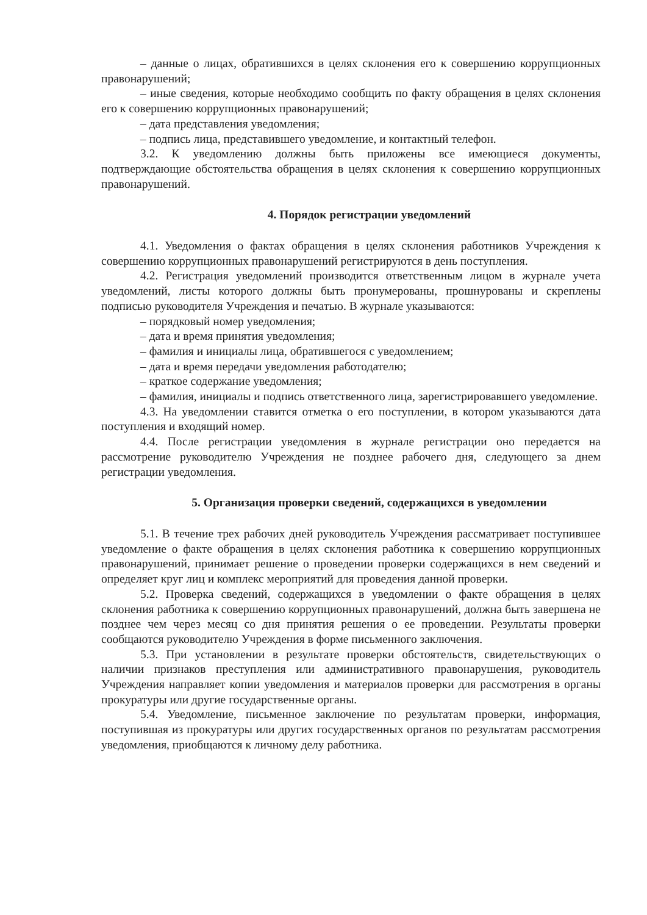– данные о лицах, обратившихся в целях склонения его к совершению коррупционных правонарушений;
– иные сведения, которые необходимо сообщить по факту обращения в целях склонения его к совершению коррупционных правонарушений;
– дата представления уведомления;
– подпись лица, представившего уведомление, и контактный телефон.
3.2. К уведомлению должны быть приложены все имеющиеся документы, подтверждающие обстоятельства обращения в целях склонения к совершению коррупционных правонарушений.
4. Порядок регистрации уведомлений
4.1. Уведомления о фактах обращения в целях склонения работников Учреждения к совершению коррупционных правонарушений регистрируются в день поступления.
4.2. Регистрация уведомлений производится ответственным лицом в журнале учета уведомлений, листы которого должны быть пронумерованы, прошнурованы и скреплены подписью руководителя Учреждения и печатью. В журнале указываются:
– порядковый номер уведомления;
– дата и время принятия уведомления;
– фамилия и инициалы лица, обратившегося с уведомлением;
– дата и время передачи уведомления работодателю;
– краткое содержание уведомления;
– фамилия, инициалы и подпись ответственного лица, зарегистрировавшего уведомление.
4.3. На уведомлении ставится отметка о его поступлении, в котором указываются дата поступления и входящий номер.
4.4. После регистрации уведомления в журнале регистрации оно передается на рассмотрение руководителю Учреждения не позднее рабочего дня, следующего за днем регистрации уведомления.
5. Организация проверки сведений, содержащихся в уведомлении
5.1. В течение трех рабочих дней руководитель Учреждения рассматривает поступившее уведомление о факте обращения в целях склонения работника к совершению коррупционных правонарушений, принимает решение о проведении проверки содержащихся в нем сведений и определяет круг лиц и комплекс мероприятий для проведения данной проверки.
5.2. Проверка сведений, содержащихся в уведомлении о факте обращения в целях склонения работника к совершению коррупционных правонарушений, должна быть завершена не позднее чем через месяц со дня принятия решения о ее проведении. Результаты проверки сообщаются руководителю Учреждения в форме письменного заключения.
5.3. При установлении в результате проверки обстоятельств, свидетельствующих о наличии признаков преступления или административного правонарушения, руководитель Учреждения направляет копии уведомления и материалов проверки для рассмотрения в органы прокуратуры или другие государственные органы.
5.4. Уведомление, письменное заключение по результатам проверки, информация, поступившая из прокуратуры или других государственных органов по результатам рассмотрения уведомления, приобщаются к личному делу работника.